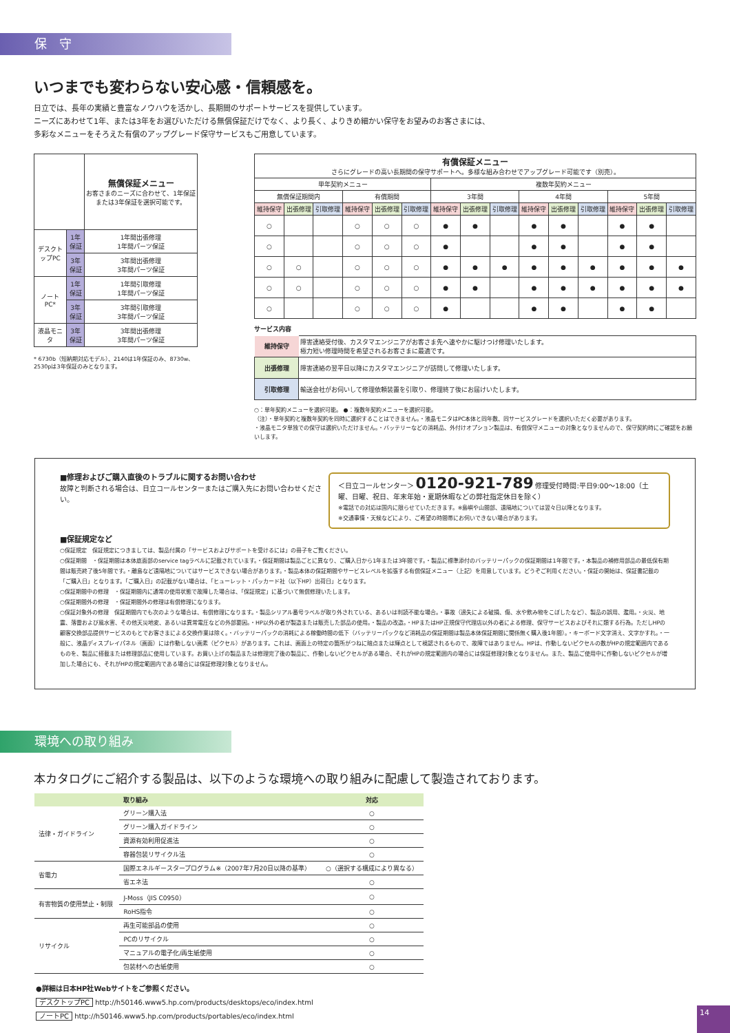保　守
いつまでも変わらない安心感・信頼感を。
日立では、長年の実績と豊富なノウハウを活かし、長期間のサポートサービスを提供しています。
ニーズにあわせて1年、または3年をお選びいただける無償保証だけでなく、より長く、よりきめ細かい保守をお望みのお客さまには、
多彩なメニューをそろえた有償のアップグレード保守サービスもご用意しています。
| | | 無償保証メニュー お客さまのニーズに合わせて、1年保証または3年保証を選択可能です。 |
| デスクトップPC | 1年保証 | 1年間出張修理 1年間パーツ保証 |
| | 3年保証 | 3年間出張修理 3年間パーツ保証 |
| ノートPC* | 1年保証 | 1年間引取修理 1年間パーツ保証 |
| | 3年保証 | 3年間引取修理 3年間パーツ保証 |
| 液晶モニタ | 3年保証 | 3年間出張修理 3年間パーツ保証 |
* 6730b（短納期対応モデル）、2140は1年保証のみ、8730w、2530pは3年保証のみとなります。
| 有償保証メニュー さらにグレードの高い長期間の保守サポートへ。多様な組み合わせでアップグレード可能です（別売）。 | | | | | | | | | | | | | | |
| 単年契約メニュー | | | | | | 複数年契約メニュー | | | | | | | | |
| 無償保証期間内 | | | 有償期間 | | | 3年間 | | | 4年間 | | | 5年間 | | |
| 維持保守 | 出張修理 | 引取修理 | 維持保守 | 出張修理 | 引取修理 | 維持保守 | 出張修理 | 引取修理 | 維持保守 | 出張修理 | 引取修理 | 維持保守 | 出張修理 | 引取修理 |
| ○ | | | ○ | ○ | ○ | ● | ● | | ● | ● | | ● | ● | |
| ○ | | | ○ | ○ | ○ | ● | | | ● | ● | | ● | ● | |
| ○ | ○ | | ○ | ○ | ○ | ● | ● | ● | ● | ● | ● | ● | ● | ● |
| ○ | ○ | | ○ | ○ | ○ | ● | ● | | ● | ● | ● | ● | ● | ● |
| ○ | | | ○ | ○ | ○ | ● | | | ● | ● | | ● | ● | |
サービス内容
| 維持保守 | 障害連絡受付後、カスタマエンジニアがお客さま先へ速やかに駆けつけ修理いたします。 極力短い修理時間を希望されるお客さまに最適です。 |
| 出張修理 | 障害連絡の翌平日以降にカスタマエンジニアが訪問して修理いたします。 |
| 引取修理 | 輸送会社がお伺いして修理依頼装置を引取り、修理終了後にお届けいたします。 |
○：単年契約メニューを選択可能。 ●：複数年契約メニューを選択可能。
（注）・単年契約と複数年契約を同時に選択することはできません。・液晶モニタはPC本体と同年数、同サービスグレードを選択いただく必要があります。
・液晶モニタ単独での保守は選択いただけません。・バッテリーなどの消耗品、外付けオプション製品は、有償保守メニューの対象となりませんので、保守契約時にご確認をお願いします。
■修理およびご購入直後のトラブルに関するお問い合わせ
故障と判断される場合は、日立コールセンターまたはご購入先にお問い合わせください。
＜日立コールセンター＞ 0120-921-789 修理受付時間:平日9:00〜18:00（土曜、日曜、祝日、年末年始・夏期休暇などの弊社指定休日を除く）
※電話での対応は国内に限らせていただきます。※島嶼や山間部、遠隔地については翌々日以降となります。
※交通事情・天候などにより、ご希望の時間帯にお伺いできない場合があります。
■保証規定など
○保証規定　保証規定につきましては、製品付属の「サービスおよびサポートを受けるには」の冊子をご覧ください。
○保証期間　・保証期間は本体底面部のservice tagラベルに記載されています。・保証期間は製品ごとに異なり、ご購入日から1年または3年間です。・製品に標準添付のバッテリーパックの保証期間は1年間です。・本製品の補修用部品の最低保有期間は販売終了後5年間です。・離島など遠隔地についてはサービスできない場合があります。・製品本体の保証期間やサービスレベルを拡張する有償保証メニュー（上記）を用意しています。どうぞご利用ください。・保証の開始は、保証書記載の「ご購入日」となります。「ご購入日」の記載がない場合は、「ヒューレット・パッカード社（以下HP）出荷日」となります。
○保証期間中の修理　・保証期間内に通常の使用状態で故障した場合は、「保証規定」に基づいて無償修理いたします。
○保証期間外の修理　・保証期間外の修理は有償修理になります。
○保証対象外の修理　保証期間内でも次のような場合は、有償修理になります。・製品シリアル番号ラベルが取り外されている、あるいは判読不能な場合。・事故（過失による破損、傷、水や飲み物をこぼしたなど）、製品の誤用、濫用。・火災、地震、落雷および風水害、その他天災地変、あるいは異常電圧などの外部要因。・HP以外の者が製造または販売した部品の使用。・製品の改造。・HPまたはHP正規保守代理店以外の者による修理、保守サービスおよびそれに類する行為。ただしHPの顧客交換部品提供サービスのもとでお客さまによる交換作業は除く。・バッテリーパックの消耗による稼働時間の低下（バッテリーパックなど消耗品の保証期間は製品本体保証期間に関係無く購入後1年間）。・キーボード文字消え、文字かすれ。・一般に、液晶ディスプレイパネル（画面）には作動しない画素（ピクセル）があります。これは、画面上の特定の箇所がつねに暗点または輝点として視認されるもので、故障ではありません。HPは、作動しないピクセルの数がHPの規定範囲内であるものを、製品に搭載または修理部品に使用しています。お買い上げの製品または修理完了後の製品に、作動しないピクセルがある場合、それがHPの規定範囲内の場合には保証修理対象となりません。また、製品ご使用中に作動しないピクセルが増加した場合にも、それがHPの規定範囲内である場合には保証修理対象となりません。
環境への取り組み
本カタログにご紹介する製品は、以下のような環境への取り組みに配慮して製造されております。
| | 取り組み | 対応 |
| --- | --- | --- |
| 法律・ガイドライン | グリーン購入法 | ○ |
| | グリーン購入ガイドライン | ○ |
| | 資源有効利用促進法 | ○ |
| | 容器包装リサイクル法 | ○ |
| 省電力 | 国際エネルギースタープログラム※（2007年7月20日以降の基準） | ○（選択する構成により異なる） |
| | 省エネ法 | ○ |
| 有害物質の使用禁止・制限 | J-Moss（JIS C0950） | ○ |
| | RoHS指令 | ○ |
| リサイクル | 再生可能部品の使用 | ○ |
| | PCのリサイクル | ○ |
| | マニュアルの電子化/再生紙使用 | ○ |
| | 包装材への古紙使用 | ○ |
●詳細は日本HP社Webサイトをご参照ください。
デスクトップPC http://h50146.www5.hp.com/products/desktops/eco/index.html
ノートPC http://h50146.www5.hp.com/products/portables/eco/index.html
14